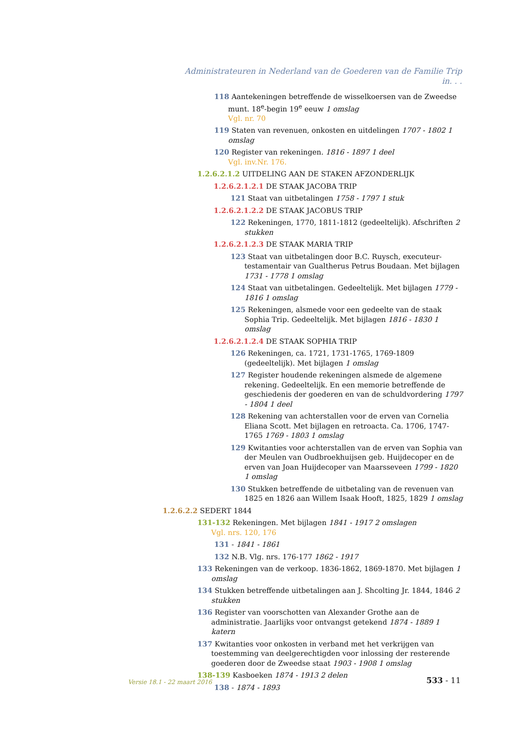Administrateuren in Nederland van de Goederen van de Familie Trip in. . .
118 Aantekeningen betreffende de wisselkoersen van de Zweedse munt. 18<sup>e</sup>-begin 19<sup>e</sup> eeuw 1 omslag
Vgl. nr. 70
119 Staten van revenuen, onkosten en uitdelingen 1707 - 1802 1 omslag
120 Register van rekeningen. 1816 - 1897 1 deel
Vgl. inv.Nr. 176.
1.2.6.2.1.2 UITDELING AAN DE STAKEN AFZONDERLIJK
1.2.6.2.1.2.1 DE STAAK JACOBA TRIP
121 Staat van uitbetalingen 1758 - 1797 1 stuk
1.2.6.2.1.2.2 DE STAAK JACOBUS TRIP
122 Rekeningen, 1770, 1811-1812 (gedeeltelijk). Afschriften 2 stukken
1.2.6.2.1.2.3 DE STAAK MARIA TRIP
123 Staat van uitbetalingen door B.C. Ruysch, executeur-testamentair van Gualtherus Petrus Boudaan. Met bijlagen 1731 - 1778 1 omslag
124 Staat van uitbetalingen. Gedeeltelijk. Met bijlagen 1779 - 1816 1 omslag
125 Rekeningen, alsmede voor een gedeelte van de staak Sophia Trip. Gedeeltelijk. Met bijlagen 1816 - 1830 1 omslag
1.2.6.2.1.2.4 DE STAAK SOPHIA TRIP
126 Rekeningen, ca. 1721, 1731-1765, 1769-1809 (gedeeltelijk). Met bijlagen 1 omslag
127 Register houdende rekeningen alsmede de algemene rekening. Gedeeltelijk. En een memorie betreffende de geschiedenis der goederen en van de schuldvordering 1797 - 1804 1 deel
128 Rekening van achterstallen voor de erven van Cornelia Eliana Scott. Met bijlagen en retroacta. Ca. 1706, 1747-1765 1769 - 1803 1 omslag
129 Kwitanties voor achterstallen van de erven van Sophia van der Meulen van Oudbroekhuijsen geb. Huijdecoper en de erven van Joan Huijdecoper van Maarsseveen 1799 - 1820 1 omslag
130 Stukken betreffende de uitbetaling van de revenuen van 1825 en 1826 aan Willem Isaak Hooft, 1825, 1829 1 omslag
1.2.6.2.2 SEDERT 1844
131-132 Rekeningen. Met bijlagen 1841 - 1917 2 omslagen
Vgl. nrs. 120, 176
131 - 1841 - 1861
132 N.B. Vlg. nrs. 176-177 1862 - 1917
133 Rekeningen van de verkoop. 1836-1862, 1869-1870. Met bijlagen 1 omslag
134 Stukken betreffende uitbetalingen aan J. Shcolting Jr. 1844, 1846 2 stukken
136 Register van voorschotten van Alexander Grothe aan de administratie. Jaarlijks voor ontvangst getekend 1874 - 1889 1 katern
137 Kwitanties voor onkosten in verband met het verkrijgen van toestemming van deelgerechtigden voor inlossing der resterende goederen door de Zweedse staat 1903 - 1908 1 omslag
138-139 Kasboeken 1874 - 1913 2 delen
138 - 1874 - 1893
Versie 18.1 - 22 maart 2016 533 - 11